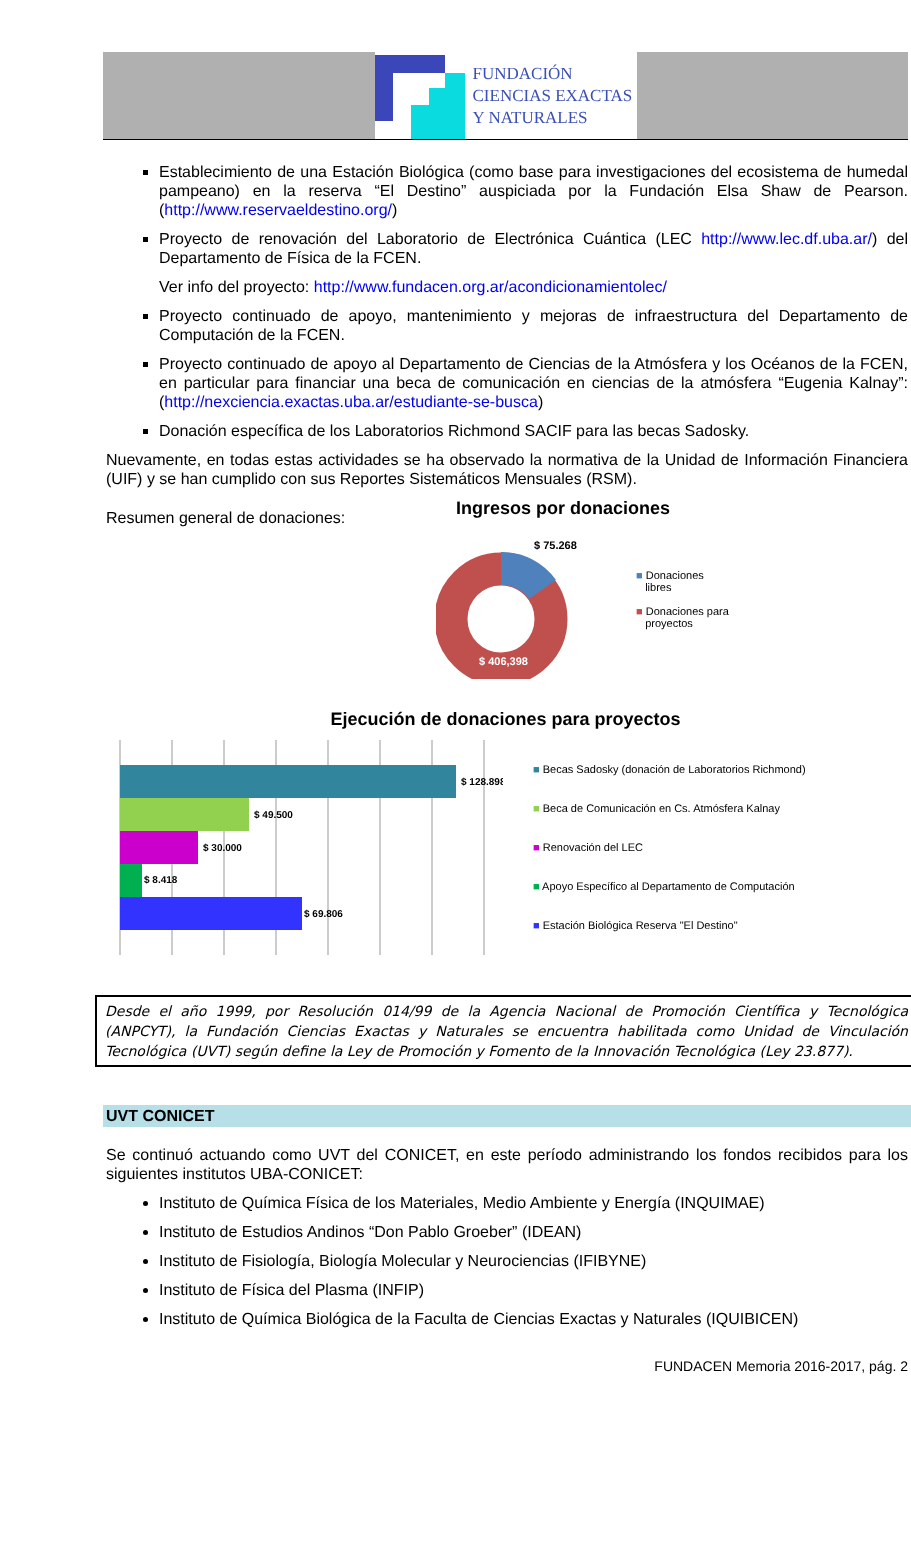FUNDACIÓN
CIENCIAS EXACTAS
Y NATURALES
Establecimiento de una Estación Biológica (como base para investigaciones del ecosistema de humedal pampeano) en la reserva “El Destino” auspiciada por la Fundación Elsa Shaw de Pearson. (http://www.reservaeldestino.org/)
Proyecto de renovación del Laboratorio de Electrónica Cuántica (LEC http://www.lec.df.uba.ar/) del Departamento de Física de la FCEN.
Ver info del proyecto: http://www.fundacen.org.ar/acondicionamientolec/
Proyecto continuado de apoyo, mantenimiento y mejoras de infraestructura del Departamento de Computación de la FCEN.
Proyecto continuado de apoyo al Departamento de Ciencias de la Atmósfera y los Océanos de la FCEN, en particular para financiar una beca de comunicación en ciencias de la atmósfera “Eugenia Kalnay”: (http://nexciencia.exactas.uba.ar/estudiante-se-busca)
Donación específica de los Laboratorios Richmond SACIF para las becas Sadosky.
Nuevamente, en todas estas actividades se ha observado la normativa de la Unidad de Información Financiera (UIF) y se han cumplido con sus Reportes Sistemáticos Mensuales (RSM).
Resumen general de donaciones:
Ingresos por donaciones
$ 75.268
$ 406,398
■ Donaciones
libres
■ Donaciones para
proyectos
Ejecución de donaciones para proyectos
$ 128.898
$ 49.500
$ 30.000
$ 8.418
$ 69.806
■ Becas Sadosky (donación de Laboratorios Richmond)
■ Beca de Comunicación en Cs. Atmósfera Kalnay
■ Renovación del LEC
■ Apoyo Específico al Departamento de Computación
■ Estación Biológica Reserva "El Destino"
Desde el año 1999, por Resolución 014/99 de la Agencia Nacional de Promoción Científica y Tecnológica (ANPCYT), la Fundación Ciencias Exactas y Naturales se encuentra habilitada como Unidad de Vinculación Tecnológica (UVT) según define la Ley de Promoción y Fomento de la Innovación Tecnológica (Ley 23.877).
UVT CONICET
Se continuó actuando como UVT del CONICET, en este período administrando los fondos recibidos para los siguientes institutos UBA-CONICET:
Instituto de Química Física de los Materiales, Medio Ambiente y Energía (INQUIMAE)
Instituto de Estudios Andinos “Don Pablo Groeber” (IDEAN)
Instituto de Fisiología, Biología Molecular y Neurociencias (IFIBYNE)
Instituto de Física del Plasma (INFIP)
Instituto de Química Biológica de la Faculta de Ciencias Exactas y Naturales (IQUIBICEN)
FUNDACEN Memoria 2016-2017, pág. 2